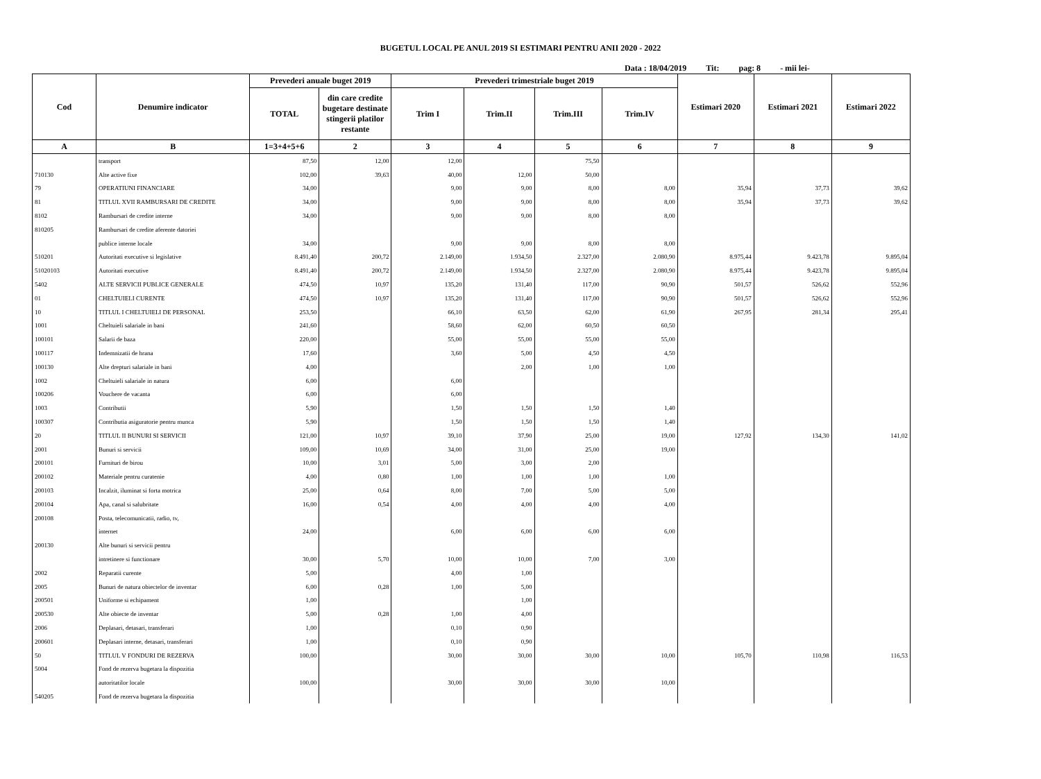BUGETUL LOCAL PE ANUL 2019 SI ESTIMARI PENTRU ANII 2020 - 2022
Data : 18/04/2019 Tit: pag: 8 - mii lei-
| Cod | Denumire indicator | Prevederi anuale buget 2019 | | Prevederi trimestriale buget 2019 | | | | Estimari 2020 | Estimari 2021 | Estimari 2022 |
| --- | --- | --- | --- | --- | --- | --- | --- | --- | --- | --- |
| | | TOTAL | din care credite bugetare destinate stingerii platilor restante | Trim I | Trim.II | Trim.III | Trim.IV | | | |
| A | B | 1=3+4+5+6 | 2 | 3 | 4 | 5 | 6 | 7 | 8 | 9 |
| | transport | 87,50 | 12,00 | 12,00 | | 75,50 | | | | |
| 710130 | Alte active fixe | 102,00 | 39,63 | 40,00 | 12,00 | 50,00 | | | | |
| 79 | OPERATIUNI FINANCIARE | 34,00 | | 9,00 | 9,00 | 8,00 | 8,00 | 35,94 | 37,73 | 39,62 |
| 81 | TITLUL XVII RAMBURSARI DE CREDITE | 34,00 | | 9,00 | 9,00 | 8,00 | 8,00 | 35,94 | 37,73 | 39,62 |
| 8102 | Rambursari de credite interne | 34,00 | | 9,00 | 9,00 | 8,00 | 8,00 | | | |
| 810205 | Rambursari de credite aferente datoriei | | | | | | | | | |
| | publice interne locale | 34,00 | | 9,00 | 9,00 | 8,00 | 8,00 | | | |
| 510201 | Autoritati executive si legislative | 8.491,40 | 200,72 | 2.149,00 | 1.934,50 | 2.327,00 | 2.080,90 | 8.975,44 | 9.423,78 | 9.895,04 |
| 51020103 | Autoritati executive | 8.491,40 | 200,72 | 2.149,00 | 1.934,50 | 2.327,00 | 2.080,90 | 8.975,44 | 9.423,78 | 9.895,04 |
| 5402 | ALTE SERVICII PUBLICE GENERALE | 474,50 | 10,97 | 135,20 | 131,40 | 117,00 | 90,90 | 501,57 | 526,62 | 552,96 |
| 01 | CHELTUIELI CURENTE | 474,50 | 10,97 | 135,20 | 131,40 | 117,00 | 90,90 | 501,57 | 526,62 | 552,96 |
| 10 | TITLUL I CHELTUIELI DE PERSONAL | 253,50 | | 66,10 | 63,50 | 62,00 | 61,90 | 267,95 | 281,34 | 295,41 |
| 1001 | Cheltuieli salariale in bani | 241,60 | | 58,60 | 62,00 | 60,50 | 60,50 | | | |
| 100101 | Salarii de baza | 220,00 | | 55,00 | 55,00 | 55,00 | 55,00 | | | |
| 100117 | Indemnizatii de hrana | 17,60 | | 3,60 | 5,00 | 4,50 | 4,50 | | | |
| 100130 | Alte drepturi salariale in bani | 4,00 | | | 2,00 | 1,00 | 1,00 | | | |
| 1002 | Cheltuieli salariale in natura | 6,00 | | 6,00 | | | | | | |
| 100206 | Vouchere de vacanta | 6,00 | | 6,00 | | | | | | |
| 1003 | Contributii | 5,90 | | 1,50 | 1,50 | 1,50 | 1,40 | | | |
| 100307 | Contributia asiguratorie pentru munca | 5,90 | | 1,50 | 1,50 | 1,50 | 1,40 | | | |
| 20 | TITLUL II BUNURI SI SERVICII | 121,00 | 10,97 | 39,10 | 37,90 | 25,00 | 19,00 | 127,92 | 134,30 | 141,02 |
| 2001 | Bunuri si servicii | 109,00 | 10,69 | 34,00 | 31,00 | 25,00 | 19,00 | | | |
| 200101 | Furnituri de birou | 10,00 | 3,01 | 5,00 | 3,00 | 2,00 | | | | |
| 200102 | Materiale pentru curatenie | 4,00 | 0,80 | 1,00 | 1,00 | 1,00 | 1,00 | | | |
| 200103 | Incalzit, iluminat si forta motrica | 25,00 | 0,64 | 8,00 | 7,00 | 5,00 | 5,00 | | | |
| 200104 | Apa, canal si salubritate | 16,00 | 0,54 | 4,00 | 4,00 | 4,00 | 4,00 | | | |
| 200108 | Posta, telecomunicatii, radio, tv, | | | | | | | | | |
| | internet | 24,00 | | 6,00 | 6,00 | 6,00 | 6,00 | | | |
| 200130 | Alte bunuri si servicii pentru | | | | | | | | | |
| | intretinere si functionare | 30,00 | 5,70 | 10,00 | 10,00 | 7,00 | 3,00 | | | |
| 2002 | Reparatii curente | 5,00 | | 4,00 | 1,00 | | | | | |
| 2005 | Bunuri de natura obiectelor de inventar | 6,00 | 0,28 | 1,00 | 5,00 | | | | | |
| 200501 | Uniforme si echipament | 1,00 | | | 1,00 | | | | | |
| 200530 | Alte obiecte de inventar | 5,00 | 0,28 | 1,00 | 4,00 | | | | | |
| 2006 | Deplasari, detasari, transferari | 1,00 | | 0,10 | 0,90 | | | | | |
| 200601 | Deplasari interne, detasari, transferari | 1,00 | | 0,10 | 0,90 | | | | | |
| 50 | TITLUL V FONDURI DE REZERVA | 100,00 | | 30,00 | 30,00 | 30,00 | 10,00 | 105,70 | 110,98 | 116,53 |
| 5004 | Fond de rezerva bugetara la dispozitia | | | | | | | | | |
| | autoritatilor locale | 100,00 | | 30,00 | 30,00 | 30,00 | 10,00 | | | |
| 540205 | Fond de rezerva bugetara la dispozitia | | | | | | | | | |